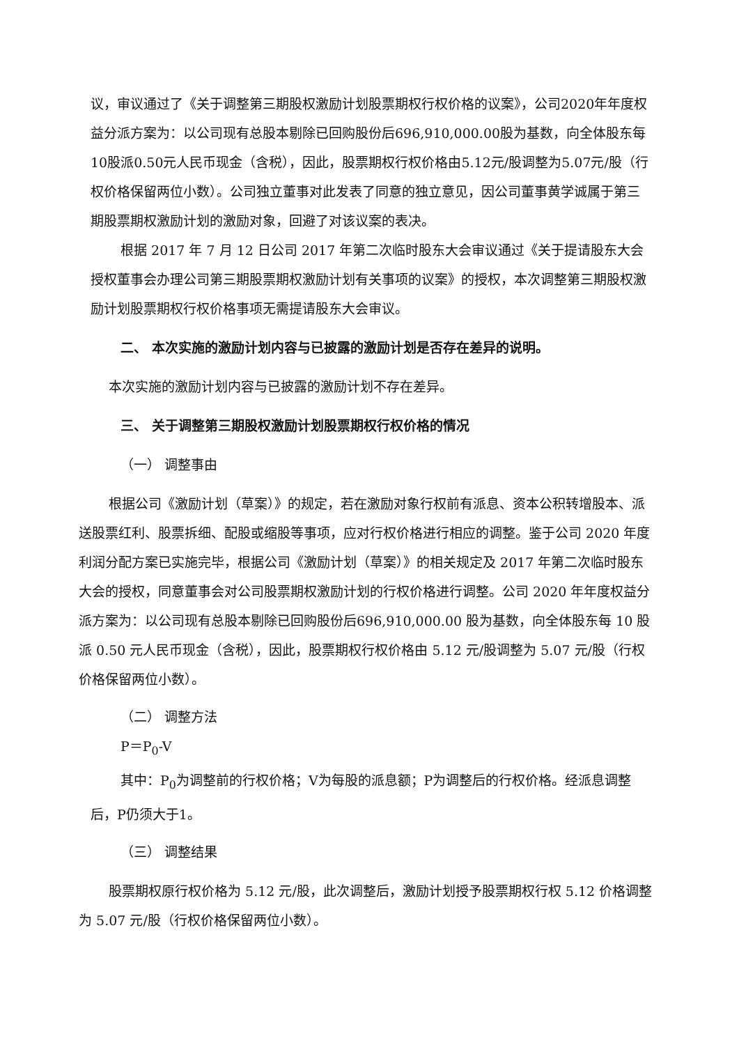议，审议通过了《关于调整第三期股权激励计划股票期权行权价格的议案》，公司2020年年度权益分派方案为：以公司现有总股本剔除已回购股份后696,910,000.00股为基数，向全体股东每10股派0.50元人民币现金（含税），因此，股票期权行权价格由5.12元/股调整为5.07元/股（行权价格保留两位小数）。公司独立董事对此发表了同意的独立意见，因公司董事黄学诚属于第三期股票期权激励计划的激励对象，回避了对该议案的表决。
根据 2017 年 7 月 12 日公司 2017 年第二次临时股东大会审议通过《关于提请股东大会授权董事会办理公司第三期股票期权激励计划有关事项的议案》的授权，本次调整第三期股权激励计划股票期权行权价格事项无需提请股东大会审议。
二、 本次实施的激励计划内容与已披露的激励计划是否存在差异的说明。
本次实施的激励计划内容与已披露的激励计划不存在差异。
三、 关于调整第三期股权激励计划股票期权行权价格的情况
（一） 调整事由
根据公司《激励计划（草案）》的规定，若在激励对象行权前有派息、资本公积转增股本、派送股票红利、股票拆细、配股或缩股等事项，应对行权价格进行相应的调整。鉴于公司 2020 年度利润分配方案已实施完毕，根据公司《激励计划（草案）》的相关规定及 2017 年第二次临时股东大会的授权，同意董事会对公司股票期权激励计划的行权价格进行调整。公司 2020 年年度权益分派方案为：以公司现有总股本剔除已回购股份后696,910,000.00 股为基数，向全体股东每 10 股派 0.50 元人民币现金（含税），因此，股票期权行权价格由 5.12 元/股调整为 5.07 元/股（行权价格保留两位小数）。
（二） 调整方法
P＝P<sub>0</sub>-V
其中：P<sub>0</sub>为调整前的行权价格；V为每股的派息额；P为调整后的行权价格。经派息调整后，P仍须大于1。
（三） 调整结果
股票期权原行权价格为 5.12 元/股，此次调整后，激励计划授予股票期权行权 5.12 价格调整为 5.07 元/股（行权价格保留两位小数）。